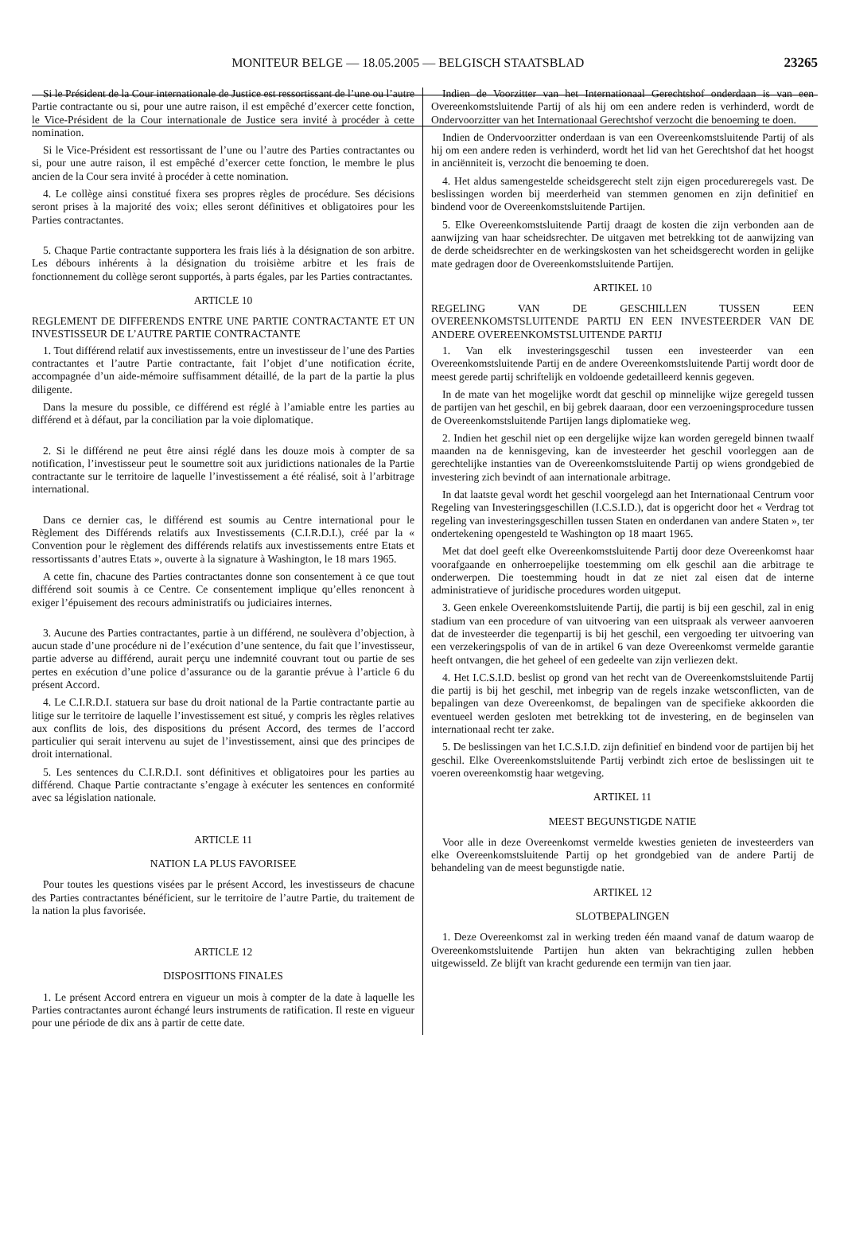MONITEUR BELGE — 18.05.2005 — BELGISCH STAATSBLAD 23265
Si le Président de la Cour internationale de Justice est ressortissant de l’une ou l’autre Partie contractante ou si, pour une autre raison, il est empêché d’exercer cette fonction, le Vice-Président de la Cour internationale de Justice sera invité à procéder à cette nomination.
Si le Vice-Président est ressortissant de l’une ou l’autre des Parties contractantes ou si, pour une autre raison, il est empêché d’exercer cette fonction, le membre le plus ancien de la Cour sera invité à procéder à cette nomination.
4. Le collège ainsi constitué fixera ses propres règles de procédure. Ses décisions seront prises à la majorité des voix; elles seront définitives et obligatoires pour les Parties contractantes.
5. Chaque Partie contractante supportera les frais liés à la désignation de son arbitre. Les débours inhérents à la désignation du troisième arbitre et les frais de fonctionnement du collège seront supportés, à parts égales, par les Parties contractantes.
ARTICLE 10
REGLEMENT DE DIFFERENDS ENTRE UNE PARTIE CONTRACTANTE ET UN INVESTISSEUR DE L’AUTRE PARTIE CONTRACTANTE
1. Tout différend relatif aux investissements, entre un investisseur de l’une des Parties contractantes et l’autre Partie contractante, fait l’objet d’une notification écrite, accompagnée d’un aide-mémoire suffisamment détaillé, de la part de la partie la plus diligente.
Dans la mesure du possible, ce différend est réglé à l’amiable entre les parties au différend et à défaut, par la conciliation par la voie diplomatique.
2. Si le différend ne peut être ainsi réglé dans les douze mois à compter de sa notification, l’investisseur peut le soumettre soit aux juridictions nationales de la Partie contractante sur le territoire de laquelle l’investissement a été réalisé, soit à l’arbitrage international.
Dans ce dernier cas, le différend est soumis au Centre international pour le Règlement des Différends relatifs aux Investissements (C.I.R.D.I.), créé par la « Convention pour le règlement des différends relatifs aux investissements entre Etats et ressortissants d’autres Etats », ouverte à la signature à Washington, le 18 mars 1965.
A cette fin, chacune des Parties contractantes donne son consentement à ce que tout différend soit soumis à ce Centre. Ce consentement implique qu’elles renoncent à exiger l’épuisement des recours administratifs ou judiciaires internes.
3. Aucune des Parties contractantes, partie à un différend, ne soulèvera d’objection, à aucun stade d’une procédure ni de l’exécution d’une sentence, du fait que l’investisseur, partie adverse au différend, aurait perçu une indemnité couvrant tout ou partie de ses pertes en exécution d’une police d’assurance ou de la garantie prévue à l’article 6 du présent Accord.
4. Le C.I.R.D.I. statuera sur base du droit national de la Partie contractante partie au litige sur le territoire de laquelle l’investissement est situé, y compris les règles relatives aux conflits de lois, des dispositions du présent Accord, des termes de l’accord particulier qui serait intervenu au sujet de l’investissement, ainsi que des principes de droit international.
5. Les sentences du C.I.R.D.I. sont définitives et obligatoires pour les parties au différend. Chaque Partie contractante s’engage à exécuter les sentences en conformité avec sa législation nationale.
ARTICLE 11
NATION LA PLUS FAVORISEE
Pour toutes les questions visées par le présent Accord, les investisseurs de chacune des Parties contractantes bénéficient, sur le territoire de l’autre Partie, du traitement de la nation la plus favorisée.
ARTICLE 12
DISPOSITIONS FINALES
1. Le présent Accord entrera en vigueur un mois à compter de la date à laquelle les Parties contractantes auront échangé leurs instruments de ratification. Il reste en vigueur pour une période de dix ans à partir de cette date.
Indien de Voorzitter van het Internationaal Gerechtshof onderdaan is van een Overeenkomstsluitende Partij of als hij om een andere reden is verhinderd, wordt de Ondervoorzitter van het Internationaal Gerechtshof verzocht die benoeming te doen.
Indien de Ondervoorzitter onderdaan is van een Overeenkomstsluitende Partij of als hij om een andere reden is verhinderd, wordt het lid van het Gerechtshof dat het hoogst in anciënniteit is, verzocht die benoeming te doen.
4. Het aldus samengestelde scheidsgerecht stelt zijn eigen procedureregels vast. De beslissingen worden bij meerderheid van stemmen genomen en zijn definitief en bindend voor de Overeenkomstsluitende Partijen.
5. Elke Overeenkomstsluitende Partij draagt de kosten die zijn verbonden aan de aanwijzing van haar scheidsrechter. De uitgaven met betrekking tot de aanwijzing van de derde scheidsrechter en de werkingskosten van het scheidsgerecht worden in gelijke mate gedragen door de Overeenkomstsluitende Partijen.
ARTIKEL 10
REGELING VAN DE GESCHILLEN TUSSEN EEN OVEREENKOMSTSLUITENDE PARTIJ EN EEN INVESTEERDER VAN DE ANDERE OVEREENKOMSTSLUITENDE PARTIJ
1. Van elk investeringsgeschil tussen een investeerder van een Overeenkomstsluitende Partij en de andere Overeenkomstsluitende Partij wordt door de meest gerede partij schriftelijk en voldoende gedetailleerd kennis gegeven.
In de mate van het mogelijke wordt dat geschil op minnelijke wijze geregeld tussen de partijen van het geschil, en bij gebrek daaraan, door een verzoeningsprocedure tussen de Overeenkomstsluitende Partijen langs diplomatieke weg.
2. Indien het geschil niet op een dergelijke wijze kan worden geregeld binnen twaalf maanden na de kennisgeving, kan de investeerder het geschil voorleggen aan de gerechtelijke instanties van de Overeenkomstsluitende Partij op wiens grondgebied de investering zich bevindt of aan internationale arbitrage.
In dat laatste geval wordt het geschil voorgelegd aan het Internationaal Centrum voor Regeling van Investeringsgeschillen (I.C.S.I.D.), dat is opgericht door het « Verdrag tot regeling van investeringsgeschillen tussen Staten en onderdanen van andere Staten », ter ondertekening opengesteld te Washington op 18 maart 1965.
Met dat doel geeft elke Overeenkomstsluitende Partij door deze Overeenkomst haar voorafgaande en onherroepelijke toestemming om elk geschil aan die arbitrage te onderwerpen. Die toestemming houdt in dat ze niet zal eisen dat de interne administratieve of juridische procedures worden uitgeput.
3. Geen enkele Overeenkomstsluitende Partij, die partij is bij een geschil, zal in enig stadium van een procedure of van uitvoering van een uitspraak als verweer aanvoeren dat de investeerder die tegenpartij is bij het geschil, een vergoeding ter uitvoering van een verzekeringspolis of van de in artikel 6 van deze Overeenkomst vermelde garantie heeft ontvangen, die het geheel of een gedeelte van zijn verliezen dekt.
4. Het I.C.S.I.D. beslist op grond van het recht van de Overeenkomstsluitende Partij die partij is bij het geschil, met inbegrip van de regels inzake wetsconflicten, van de bepalingen van deze Overeenkomst, de bepalingen van de specifieke akkoorden die eventueel werden gesloten met betrekking tot de investering, en de beginselen van internationaal recht ter zake.
5. De beslissingen van het I.C.S.I.D. zijn definitief en bindend voor de partijen bij het geschil. Elke Overeenkomstsluitende Partij verbindt zich ertoe de beslissingen uit te voeren overeenkomstig haar wetgeving.
ARTIKEL 11
MEEST BEGUNSTIGDE NATIE
Voor alle in deze Overeenkomst vermelde kwesties genieten de investeerders van elke Overeenkomstsluitende Partij op het grondgebied van de andere Partij de behandeling van de meest begunstigde natie.
ARTIKEL 12
SLOTBEPALINGEN
1. Deze Overeenkomst zal in werking treden één maand vanaf de datum waarop de Overeenkomstsluitende Partijen hun akten van bekrachtiging zullen hebben uitgewisseld. Ze blijft van kracht gedurende een termijn van tien jaar.